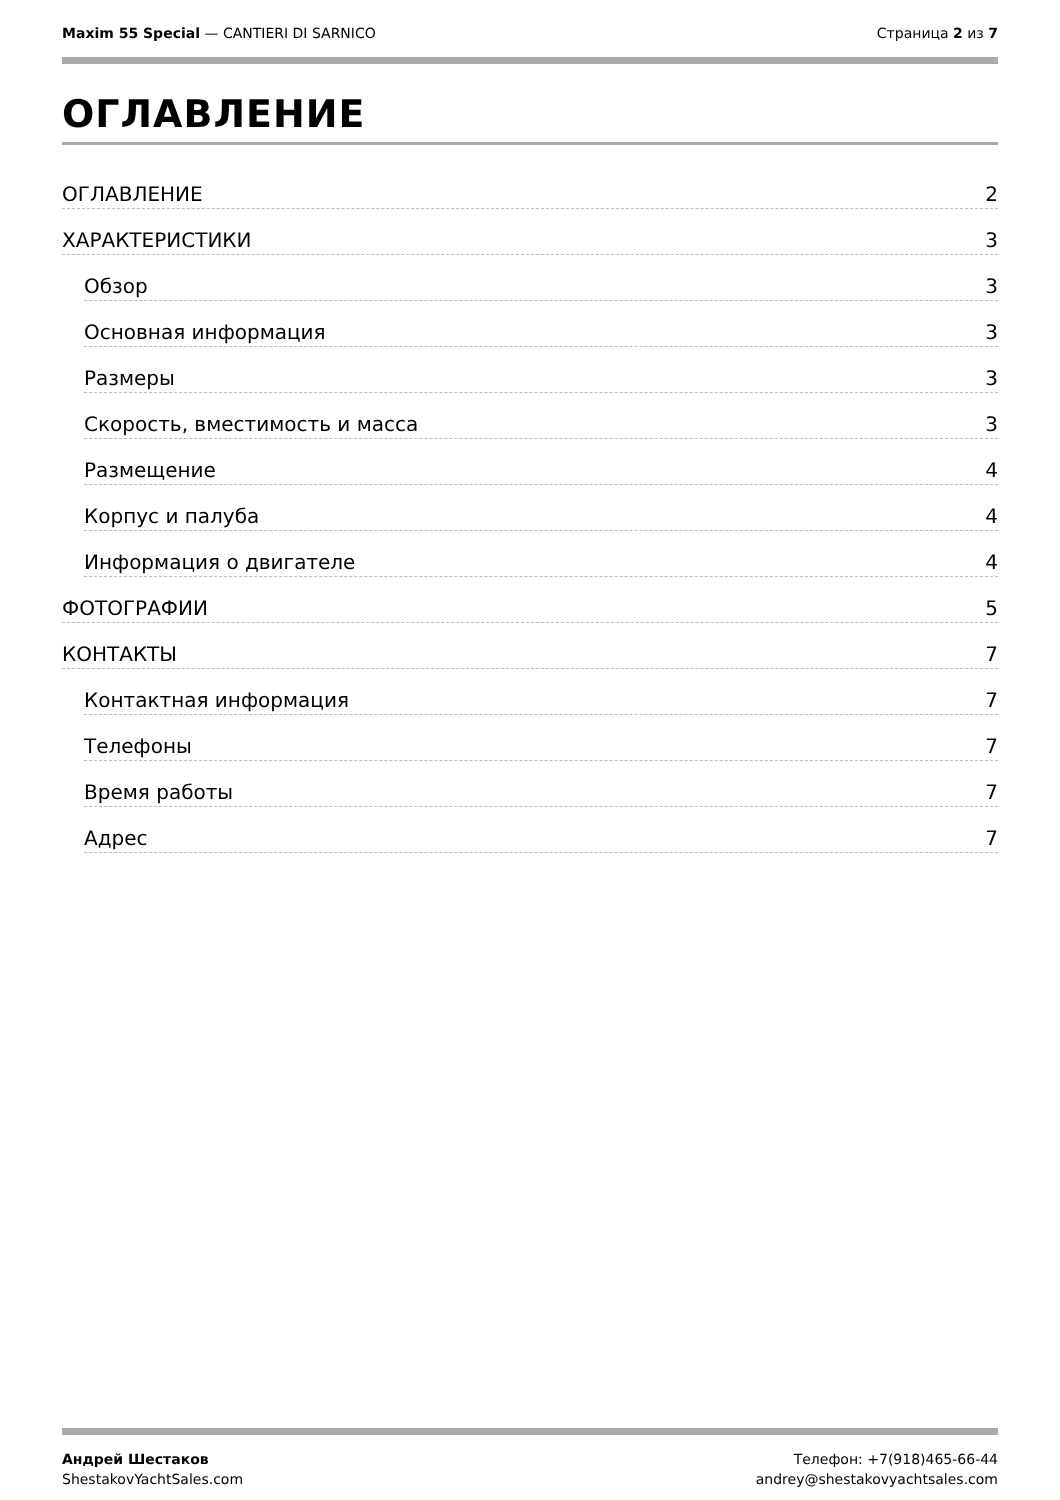Maxim 55 Special — CANTIERI DI SARNICO
Страница 2 из 7
ОГЛАВЛЕНИЕ
ОГЛАВЛЕНИЕ 2
ХАРАКТЕРИСТИКИ 3
Обзор 3
Основная информация 3
Размеры 3
Скорость, вместимость и масса 3
Размещение 4
Корпус и палуба 4
Информация о двигателе 4
ФОТОГРАФИИ 5
КОНТАКТЫ 7
Контактная информация 7
Телефоны 7
Время работы 7
Адрес 7
Андрей Шестаков
ShestakovYachtSales.com
Телефон: +7(918)465-66-44
andrey@shestakovyachtsales.com